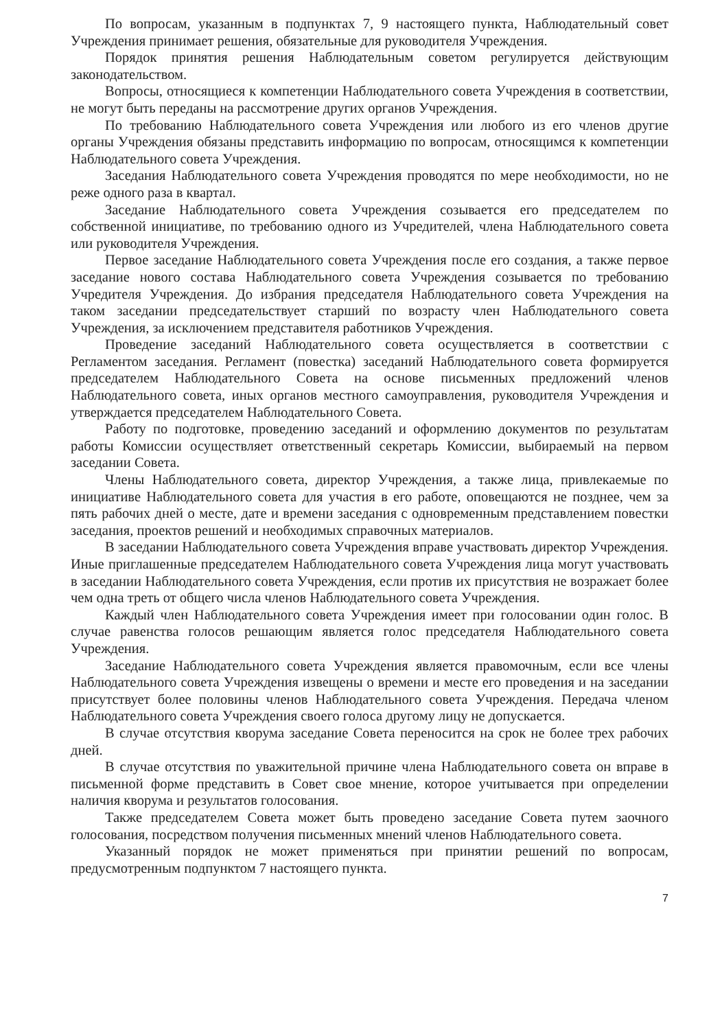По вопросам, указанным в подпунктах 7, 9 настоящего пункта, Наблюдательный совет Учреждения принимает решения, обязательные для руководителя Учреждения.
Порядок принятия решения Наблюдательным советом регулируется действующим законодательством.
Вопросы, относящиеся к компетенции Наблюдательного совета Учреждения в соответствии, не могут быть переданы на рассмотрение других органов Учреждения.
По требованию Наблюдательного совета Учреждения или любого из его членов другие органы Учреждения обязаны представить информацию по вопросам, относящимся к компетенции Наблюдательного совета Учреждения.
Заседания Наблюдательного совета Учреждения проводятся по мере необходимости, но не реже одного раза в квартал.
Заседание Наблюдательного совета Учреждения созывается его председателем по собственной инициативе, по требованию одного из Учредителей, члена Наблюдательного совета или руководителя Учреждения.
Первое заседание Наблюдательного совета Учреждения после его создания, а также первое заседание нового состава Наблюдательного совета Учреждения созывается по требованию Учредителя Учреждения. До избрания председателя Наблюдательного совета Учреждения на таком заседании председательствует старший по возрасту член Наблюдательного совета Учреждения, за исключением представителя работников Учреждения.
Проведение заседаний Наблюдательного совета осуществляется в соответствии с Регламентом заседания. Регламент (повестка) заседаний Наблюдательного совета формируется председателем Наблюдательного Совета на основе письменных предложений членов Наблюдательного совета, иных органов местного самоуправления, руководителя Учреждения и утверждается председателем Наблюдательного Совета.
Работу по подготовке, проведению заседаний и оформлению документов по результатам работы Комиссии осуществляет ответственный секретарь Комиссии, выбираемый на первом заседании Совета.
Члены Наблюдательного совета, директор Учреждения, а также лица, привлекаемые по инициативе Наблюдательного совета для участия в его работе, оповещаются не позднее, чем за пять рабочих дней о месте, дате и времени заседания с одновременным представлением повестки заседания, проектов решений и необходимых справочных материалов.
В заседании Наблюдательного совета Учреждения вправе участвовать директор Учреждения. Иные приглашенные председателем Наблюдательного совета Учреждения лица могут участвовать в заседании Наблюдательного совета Учреждения, если против их присутствия не возражает более чем одна треть от общего числа членов Наблюдательного совета Учреждения.
Каждый член Наблюдательного совета Учреждения имеет при голосовании один голос. В случае равенства голосов решающим является голос председателя Наблюдательного совета Учреждения.
Заседание Наблюдательного совета Учреждения является правомочным, если все члены Наблюдательного совета Учреждения извещены о времени и месте его проведения и на заседании присутствует более половины членов Наблюдательного совета Учреждения. Передача членом Наблюдательного совета Учреждения своего голоса другому лицу не допускается.
В случае отсутствия кворума заседание Совета переносится на срок не более трех рабочих дней.
В случае отсутствия по уважительной причине члена Наблюдательного совета он вправе в письменной форме представить в Совет свое мнение, которое учитывается при определении наличия кворума и результатов голосования.
Также председателем Совета может быть проведено заседание Совета путем заочного голосования, посредством получения письменных мнений членов Наблюдательного совета.
Указанный порядок не может применяться при принятии решений по вопросам, предусмотренным подпунктом 7 настоящего пункта.
7